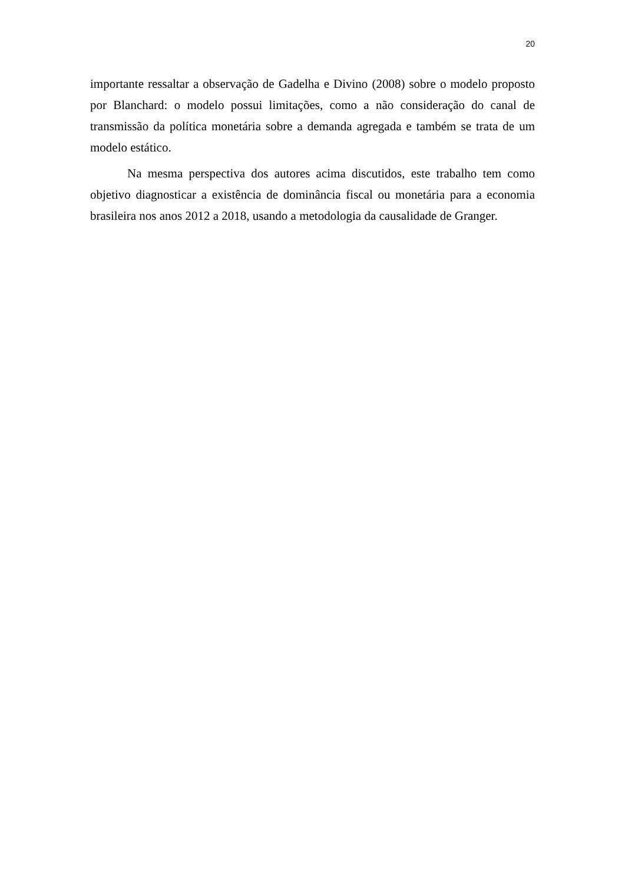20
importante ressaltar a observação de Gadelha e Divino (2008) sobre o modelo proposto por Blanchard: o modelo possui limitações, como a não consideração do canal de transmissão da política monetária sobre a demanda agregada e também se trata de um modelo estático.
Na mesma perspectiva dos autores acima discutidos, este trabalho tem como objetivo diagnosticar a existência de dominância fiscal ou monetária para a economia brasileira nos anos 2012 a 2018, usando a metodologia da causalidade de Granger.